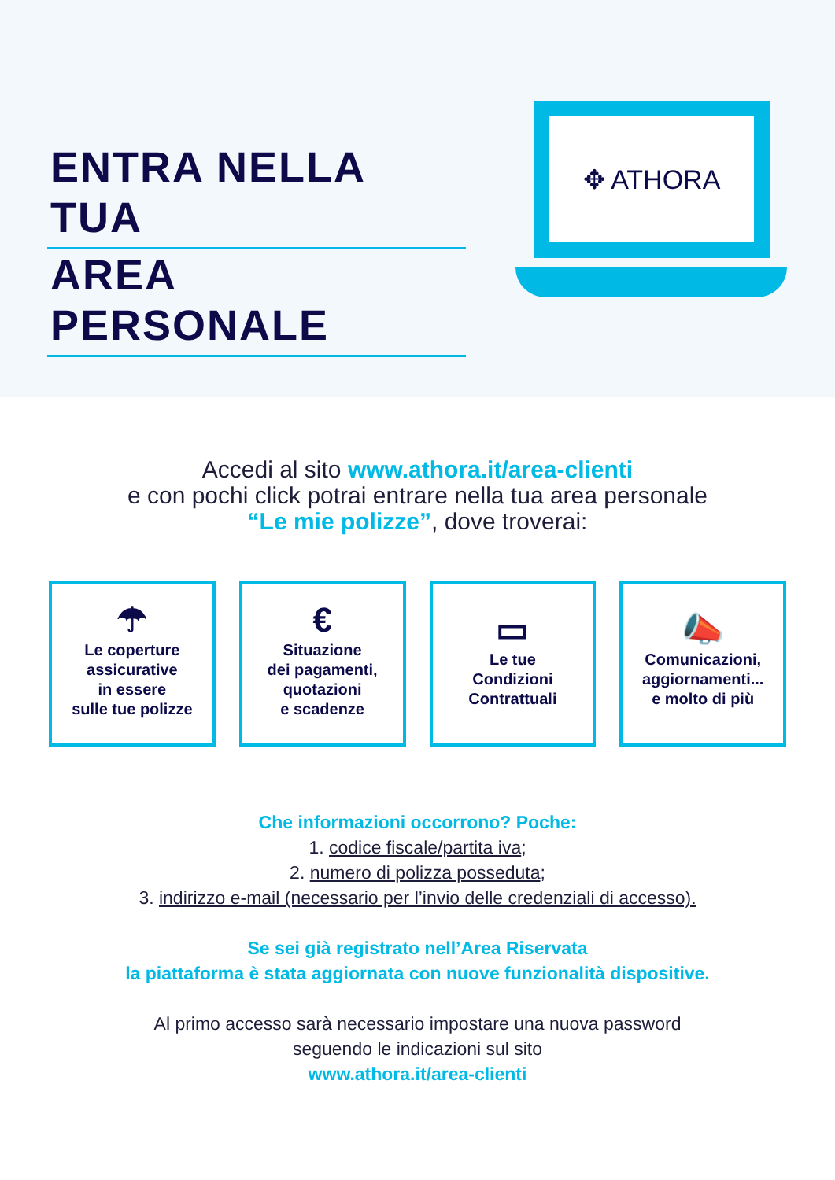ENTRA NELLA TUA
AREA PERSONALE
✥ ATHORA
Accedi al sito www.athora.it/area-clienti
e con pochi click potrai entrare nella tua area personale
“Le mie polizze”, dove troverai:
☂
Le coperture
assicurative
in essere
sulle tue polizze
€
Situazione
dei pagamenti,
quotazioni
e scadenze
▭
Le tue
Condizioni
Contrattuali
📣
Comunicazioni,
aggiornamenti...
e molto di più
Che informazioni occorrono? Poche:
1. codice fiscale/partita iva;
2. numero di polizza posseduta;
3. indirizzo e-mail (necessario per l’invio delle credenziali di accesso).
Se sei già registrato nell’Area Riservata
la piattaforma è stata aggiornata con nuove funzionalità dispositive.
Al primo accesso sarà necessario impostare una nuova password
seguendo le indicazioni sul sito
www.athora.it/area-clienti